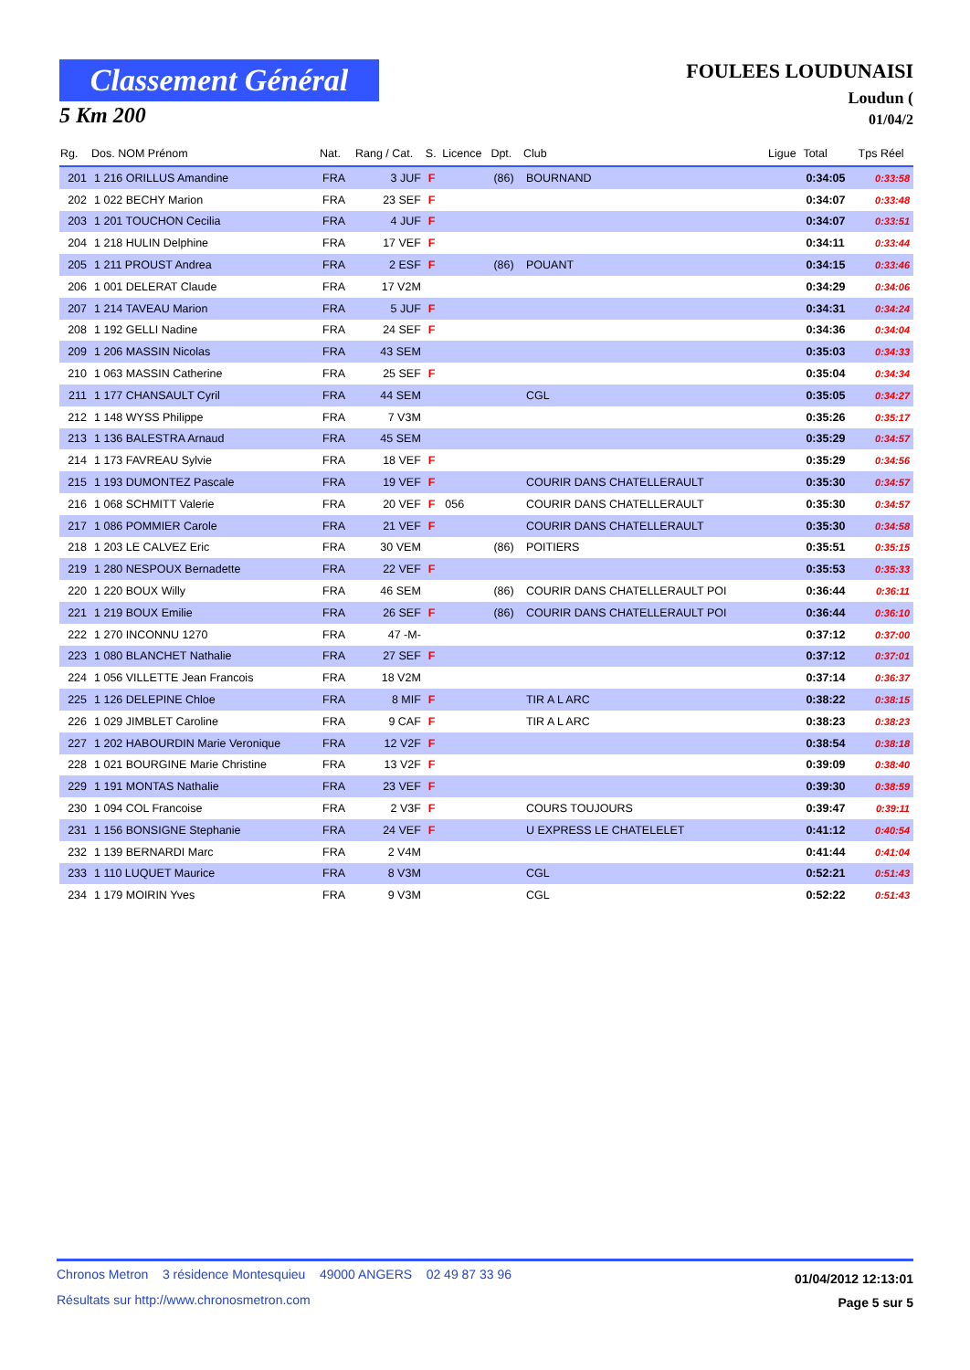Classement Général
5 Km 200
FOULEES LOUDUNAISI
Loudun (
01/04/2
| Rg. | Dos. NOM Prénom | Nat. | Rang / Cat. | S. | Licence | Dpt. | Club | Ligue | Total | Tps Réel |
| --- | --- | --- | --- | --- | --- | --- | --- | --- | --- | --- |
| 201 | 1 216 ORILLUS Amandine | FRA | 3 JUF | F | | (86) | BOURNAND | | 0:34:05 | 0:33:58 |
| 202 | 1 022 BECHY Marion | FRA | 23 SEF | F | | | | | 0:34:07 | 0:33:48 |
| 203 | 1 201 TOUCHON Cecilia | FRA | 4 JUF | F | | | | | 0:34:07 | 0:33:51 |
| 204 | 1 218 HULIN Delphine | FRA | 17 VEF | F | | | | | 0:34:11 | 0:33:44 |
| 205 | 1 211 PROUST Andrea | FRA | 2 ESF | F | | (86) | POUANT | | 0:34:15 | 0:33:46 |
| 206 | 1 001 DELERAT Claude | FRA | 17 V2M | | | | | | 0:34:29 | 0:34:06 |
| 207 | 1 214 TAVEAU Marion | FRA | 5 JUF | F | | | | | 0:34:31 | 0:34:24 |
| 208 | 1 192 GELLI Nadine | FRA | 24 SEF | F | | | | | 0:34:36 | 0:34:04 |
| 209 | 1 206 MASSIN Nicolas | FRA | 43 SEM | | | | | | 0:35:03 | 0:34:33 |
| 210 | 1 063 MASSIN Catherine | FRA | 25 SEF | F | | | | | 0:35:04 | 0:34:34 |
| 211 | 1 177 CHANSAULT Cyril | FRA | 44 SEM | | | | CGL | | 0:35:05 | 0:34:27 |
| 212 | 1 148 WYSS Philippe | FRA | 7 V3M | | | | | | 0:35:26 | 0:35:17 |
| 213 | 1 136 BALESTRA Arnaud | FRA | 45 SEM | | | | | | 0:35:29 | 0:34:57 |
| 214 | 1 173 FAVREAU Sylvie | FRA | 18 VEF | F | | | | | 0:35:29 | 0:34:56 |
| 215 | 1 193 DUMONTEZ Pascale | FRA | 19 VEF | F | | | COURIR DANS CHATELLERAULT | | 0:35:30 | 0:34:57 |
| 216 | 1 068 SCHMITT Valerie | FRA | 20 VEF | F | 056 | | COURIR DANS CHATELLERAULT | | 0:35:30 | 0:34:57 |
| 217 | 1 086 POMMIER Carole | FRA | 21 VEF | F | | | COURIR DANS CHATELLERAULT | | 0:35:30 | 0:34:58 |
| 218 | 1 203 LE CALVEZ Eric | FRA | 30 VEM | | | (86) | POITIERS | | 0:35:51 | 0:35:15 |
| 219 | 1 280 NESPOUX Bernadette | FRA | 22 VEF | F | | | | | 0:35:53 | 0:35:33 |
| 220 | 1 220 BOUX Willy | FRA | 46 SEM | | | (86) | COURIR DANS CHATELLERAULT POI | | 0:36:44 | 0:36:11 |
| 221 | 1 219 BOUX Emilie | FRA | 26 SEF | F | | (86) | COURIR DANS CHATELLERAULT POI | | 0:36:44 | 0:36:10 |
| 222 | 1 270 INCONNU 1270 | FRA | 47 -M- | | | | | | 0:37:12 | 0:37:00 |
| 223 | 1 080 BLANCHET Nathalie | FRA | 27 SEF | F | | | | | 0:37:12 | 0:37:01 |
| 224 | 1 056 VILLETTE Jean Francois | FRA | 18 V2M | | | | | | 0:37:14 | 0:36:37 |
| 225 | 1 126 DELEPINE Chloe | FRA | 8 MIF | F | | | TIR A L ARC | | 0:38:22 | 0:38:15 |
| 226 | 1 029 JIMBLET Caroline | FRA | 9 CAF | F | | | TIR A L ARC | | 0:38:23 | 0:38:23 |
| 227 | 1 202 HABOURDIN Marie Veronique | FRA | 12 V2F | F | | | | | 0:38:54 | 0:38:18 |
| 228 | 1 021 BOURGINE Marie Christine | FRA | 13 V2F | F | | | | | 0:39:09 | 0:38:40 |
| 229 | 1 191 MONTAS Nathalie | FRA | 23 VEF | F | | | | | 0:39:30 | 0:38:59 |
| 230 | 1 094 COL Francoise | FRA | 2 V3F | F | | | COURS TOUJOURS | | 0:39:47 | 0:39:11 |
| 231 | 1 156 BONSIGNE Stephanie | FRA | 24 VEF | F | | | U EXPRESS LE CHATELELET | | 0:41:12 | 0:40:54 |
| 232 | 1 139 BERNARDI Marc | FRA | 2 V4M | | | | | | 0:41:44 | 0:41:04 |
| 233 | 1 110 LUQUET Maurice | FRA | 8 V3M | | | | CGL | | 0:52:21 | 0:51:43 |
| 234 | 1 179 MOIRIN Yves | FRA | 9 V3M | | | | CGL | | 0:52:22 | 0:51:43 |
Chronos Metron 3 résidence Montesquieu 49000 ANGERS 02 49 87 33 96
Résultats sur http://www.chronosmetron.com
01/04/2012 12:13:01
Page 5 sur 5